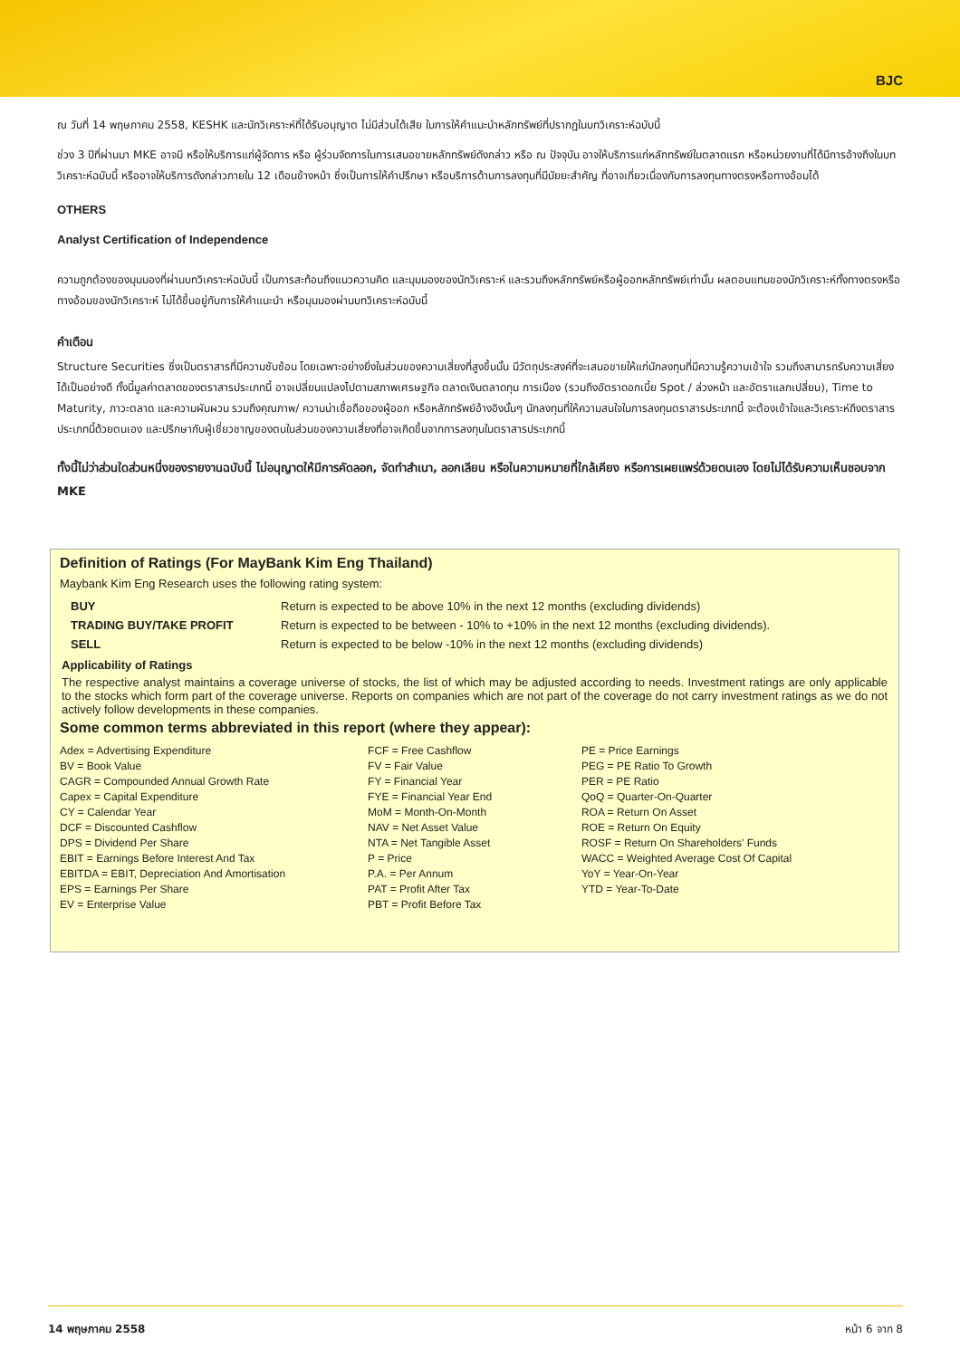BJC
ณ วันที่ 14 พฤษภาคม 2558, KESHK และนักวิเคราะห์ที่ได้รับอนุญาต ไม่มีส่วนได้เสีย ในการให้คำแนะนำหลักทรัพย์ที่ปรากฏในบทวิเคราะห์ฉบับนี้
ช่วง 3 ปีที่ผ่านมา MKE อาจมี หรือให้บริการแก่ผู้จัดการ หรือ ผู้ร่วมจัดการในการเสนอขายหลักทรัพย์ดังกล่าว หรือ ณ ปัจจุบัน อาจให้บริการแก่หลักทรัพย์ในตลาดแรก หรือหน่วยงานที่ได้มีการอ้างถึงในบทวิเคราะห์ฉบับนี้ หรืออาจให้บริการดังกล่าวภายใน 12 เดือนข้างหน้า ซึ่งเป็นการให้คำปรึกษา หรือบริการด้านการลงทุนที่มีนัยยะสำคัญ ที่อาจเกี่ยวเนื่องกับการลงทุนทางตรงหรือทางอ้อมได้
OTHERS
Analyst Certification of Independence
ความถูกต้องของมุมมองที่ผ่านบทวิเคราะห์ฉบับนี้ เป็นการสะท้อนถึงแนวความคิด และมุมมองของนักวิเคราะห์ และรวมถึงหลักทรัพย์หรือผู้ออกหลักทรัพย์เท่านั้น ผลตอบแทนของนักวิเคราะห์ทั้งทางตรงหรือทางอ้อมของนักวิเคราะห์ ไม่ได้ขึ้นอยู่กับการให้คำแนะนำ หรือมุมมองผ่านบทวิเคราะห์ฉบับนี้
คำเตือน
Structure Securities ซึ่งเป็นตราสารที่มีความซับซ้อน โดยเฉพาะอย่างยิ่งในส่วนของความเสี่ยงที่สูงขึ้นนั้น มีวัตถุประสงค์ที่จะเสนอขายให้แก่นักลงทุนที่มีความรู้ความเข้าใจ รวมถึงสามารถรับความเสี่ยงได้เป็นอย่างดี ทั้งนี้มูลค่าตลาดของตราสารประเภทนี้ อาจเปลี่ยนแปลงไปตามสภาพเศรษฐกิจ ตลาดเงินตลาดทุน การเมือง (รวมถึงอัตราดอกเบี้ย Spot / ล่วงหน้า และอัตราแลกเปลี่ยน), Time to Maturity, ภาวะตลาด และความผันผวน รวมถึงคุณภาพ/ ความน่าเชื่อถือของผู้ออก หรือหลักทรัพย์อ้างอิงนั้นๆ นักลงทุนที่ให้ความสนใจในการลงทุนตราสารประเภทนี้ จะต้องเข้าใจและวิเคราะห์ถึงตราสารประเภทนี้ด้วยตนเอง และปรึกษากับผู้เชี่ยวชาญของตนในส่วนของความเสี่ยงที่อาจเกิดขึ้นจากการลงทุนในตราสารประเภทนี้
ทั้งนี้ไม่ว่าส่วนใดส่วนหนึ่งของรายงานฉบับนี้ ไม่อนุญาตให้มีการคัดลอก, จัดทำสำเนา, ลอกเลียน หรือในความหมายที่ใกล้เคียง หรือการเผยแพร่ด้วยตนเอง โดยไม่ได้รับความเห็นชอบจาก MKE
Definition of Ratings (For MayBank Kim Eng Thailand)
Maybank Kim Eng Research uses the following rating system:
| BUY | Return is expected to be above 10% in the next 12 months (excluding dividends) |
| TRADING BUY/TAKE PROFIT | Return is expected to be between - 10% to +10% in the next 12 months (excluding dividends). |
| SELL | Return is expected to be below -10% in the next 12 months (excluding dividends) |
Applicability of Ratings
The respective analyst maintains a coverage universe of stocks, the list of which may be adjusted according to needs. Investment ratings are only applicable to the stocks which form part of the coverage universe. Reports on companies which are not part of the coverage do not carry investment ratings as we do not actively follow developments in these companies.
Some common terms abbreviated in this report (where they appear):
Adex = Advertising Expenditure
BV = Book Value
CAGR = Compounded Annual Growth Rate
Capex = Capital Expenditure
CY = Calendar Year
DCF = Discounted Cashflow
DPS = Dividend Per Share
EBIT = Earnings Before Interest And Tax
EBITDA = EBIT, Depreciation And Amortisation
EPS = Earnings Per Share
EV = Enterprise Value
FCF = Free Cashflow
FV = Fair Value
FY = Financial Year
FYE = Financial Year End
MoM = Month-On-Month
NAV = Net Asset Value
NTA = Net Tangible Asset
P = Price
P.A. = Per Annum
PAT = Profit After Tax
PBT = Profit Before Tax
PE = Price Earnings
PEG = PE Ratio To Growth
PER = PE Ratio
QoQ = Quarter-On-Quarter
ROA = Return On Asset
ROE = Return On Equity
ROSF = Return On Shareholders' Funds
WACC = Weighted Average Cost Of Capital
YoY = Year-On-Year
YTD = Year-To-Date
14 พฤษภาคม 2558 หน้า 6 จาก 8